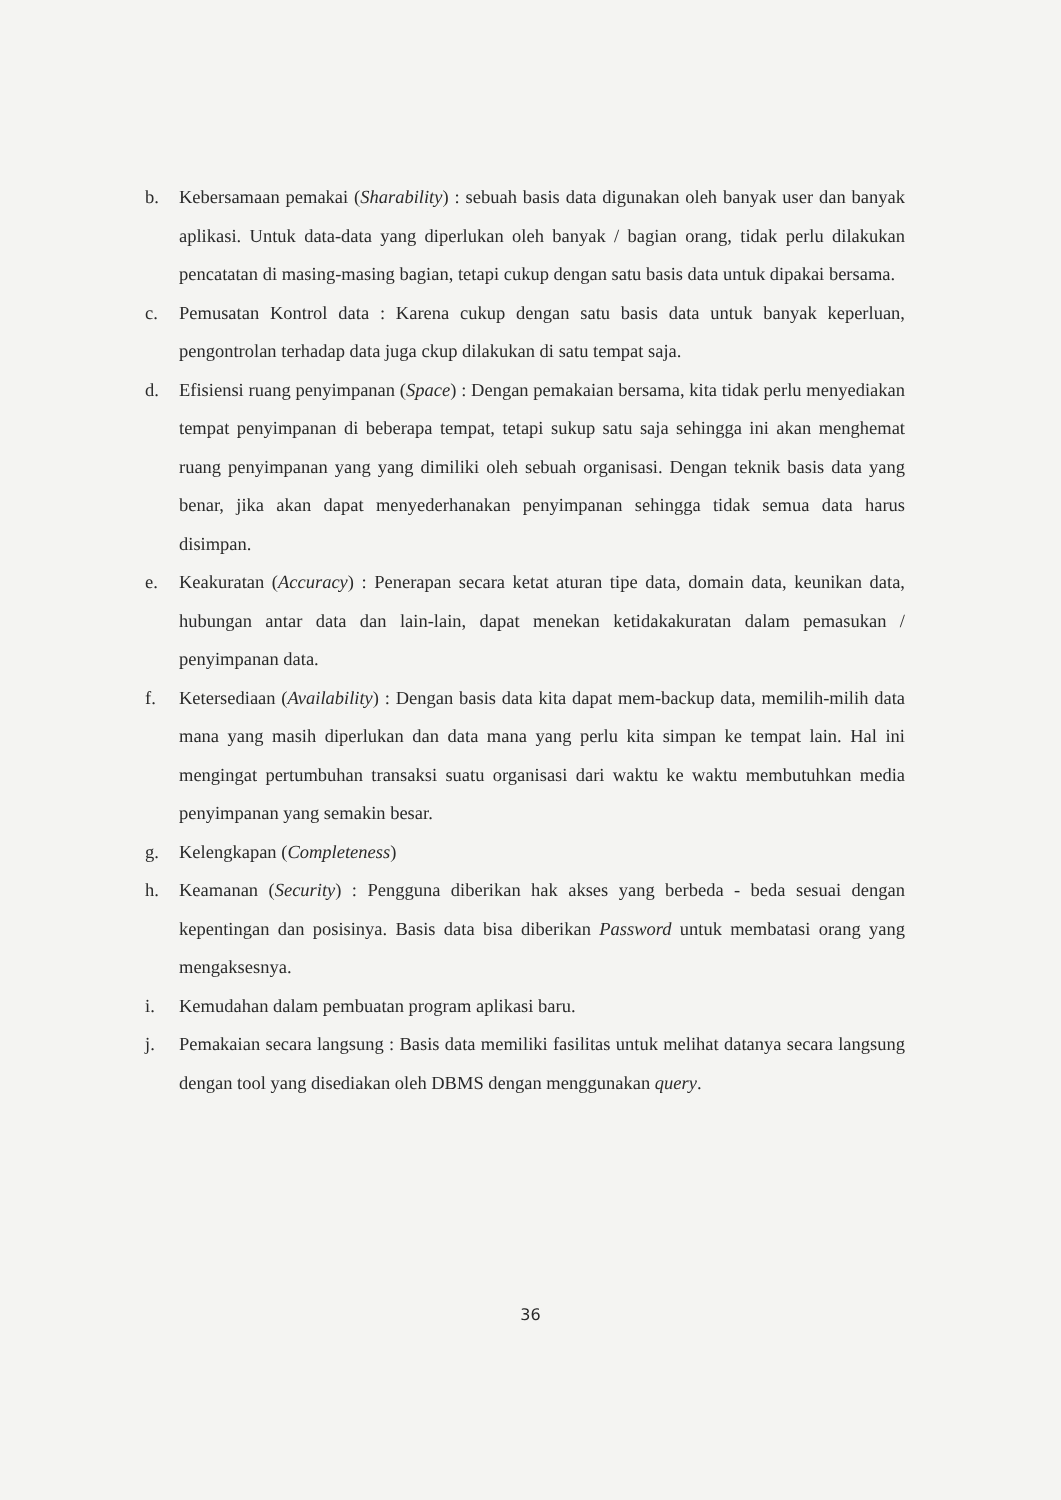b. Kebersamaan pemakai (Sharability) : sebuah basis data digunakan oleh banyak user dan banyak aplikasi. Untuk data-data yang diperlukan oleh banyak / bagian orang, tidak perlu dilakukan pencatatan di masing-masing bagian, tetapi cukup dengan satu basis data untuk dipakai bersama.
c. Pemusatan Kontrol data : Karena cukup dengan satu basis data untuk banyak keperluan, pengontrolan terhadap data juga ckup dilakukan di satu tempat saja.
d. Efisiensi ruang penyimpanan (Space) : Dengan pemakaian bersama, kita tidak perlu menyediakan tempat penyimpanan di beberapa tempat, tetapi sukup satu saja sehingga ini akan menghemat ruang penyimpanan yang yang dimiliki oleh sebuah organisasi. Dengan teknik basis data yang benar, jika akan dapat menyederhanakan penyimpanan sehingga tidak semua data harus disimpan.
e. Keakuratan (Accuracy) : Penerapan secara ketat aturan tipe data, domain data, keunikan data, hubungan antar data dan lain-lain, dapat menekan ketidakakuratan dalam pemasukan / penyimpanan data.
f. Ketersediaan (Availability) : Dengan basis data kita dapat mem-backup data, memilih-milih data mana yang masih diperlukan dan data mana yang perlu kita simpan ke tempat lain. Hal ini mengingat pertumbuhan transaksi suatu organisasi dari waktu ke waktu membutuhkan media penyimpanan yang semakin besar.
g. Kelengkapan (Completeness)
h. Keamanan (Security) : Pengguna diberikan hak akses yang berbeda - beda sesuai dengan kepentingan dan posisinya. Basis data bisa diberikan Password untuk membatasi orang yang mengaksesnya.
i. Kemudahan dalam pembuatan program aplikasi baru.
j. Pemakaian secara langsung : Basis data memiliki fasilitas untuk melihat datanya secara langsung dengan tool yang disediakan oleh DBMS dengan menggunakan query.
36